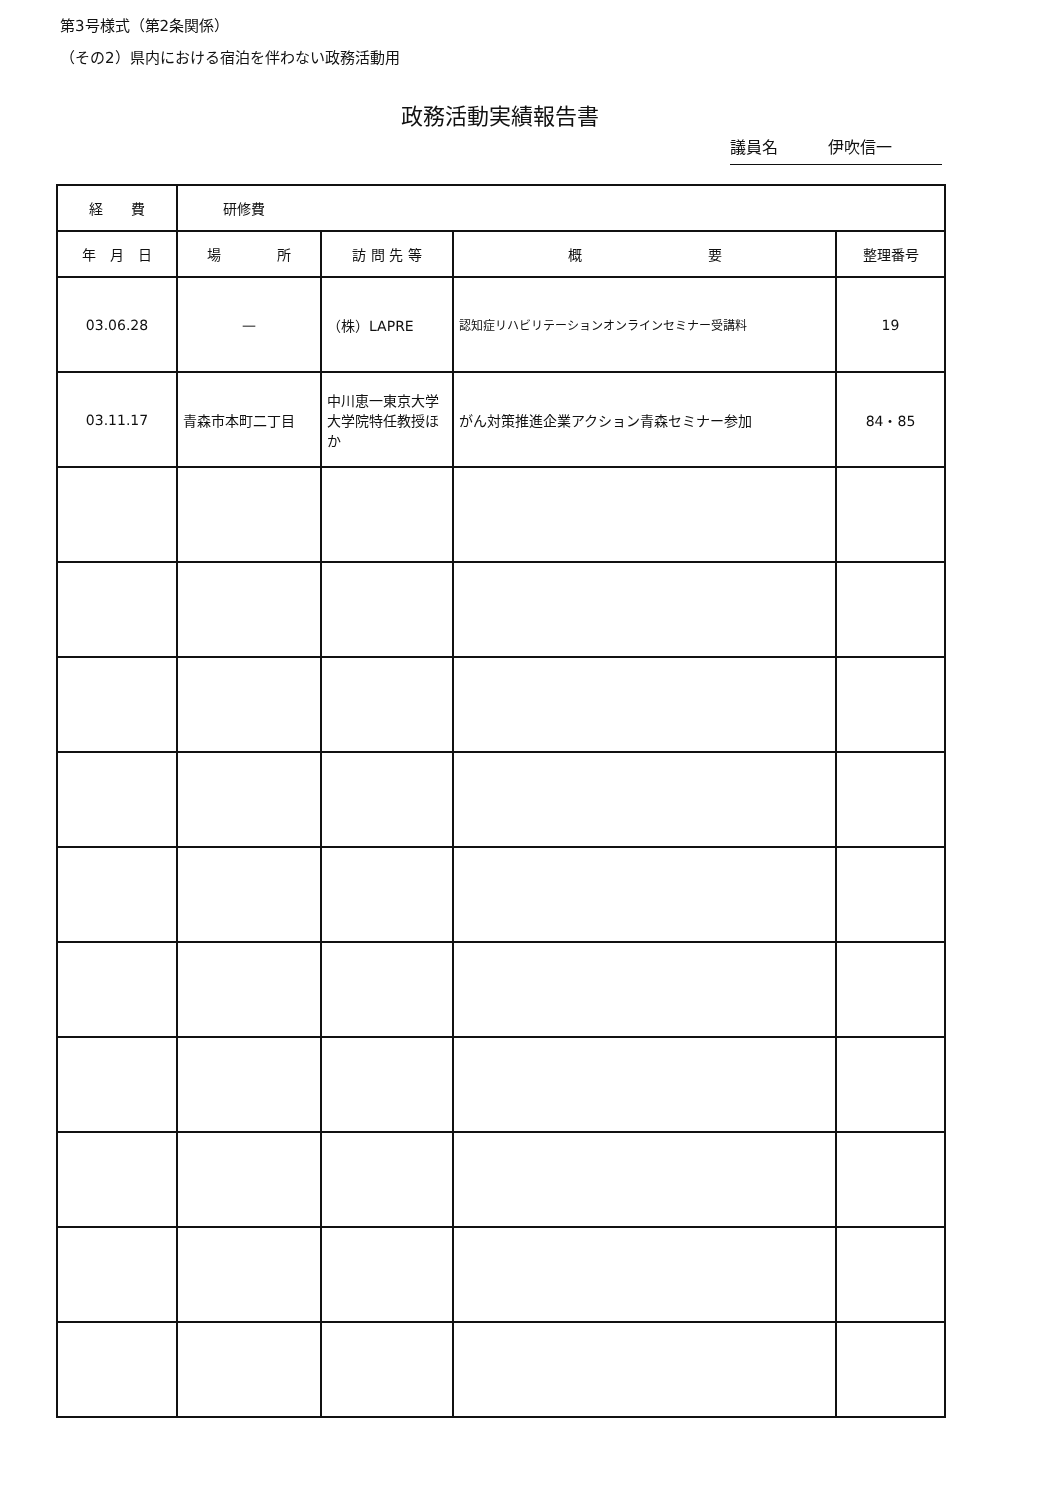第3号様式（第2条関係）
（その2）県内における宿泊を伴わない政務活動用
政務活動実績報告書
議員名 伊吹信一
| 経 費 | 研修費 | | | |
| 年 月 日 | 場 所 | 訪 問 先 等 | 概 要 | 整理番号 |
| 03.06.28 | — | （株）LAPRE | 認知症リハビリテーションオンラインセミナー受講料 | 19 |
| 03.11.17 | 青森市本町二丁目 | 中川恵一東京大学大学院特任教授ほか | がん対策推進企業アクション青森セミナー参加 | 84・85 |